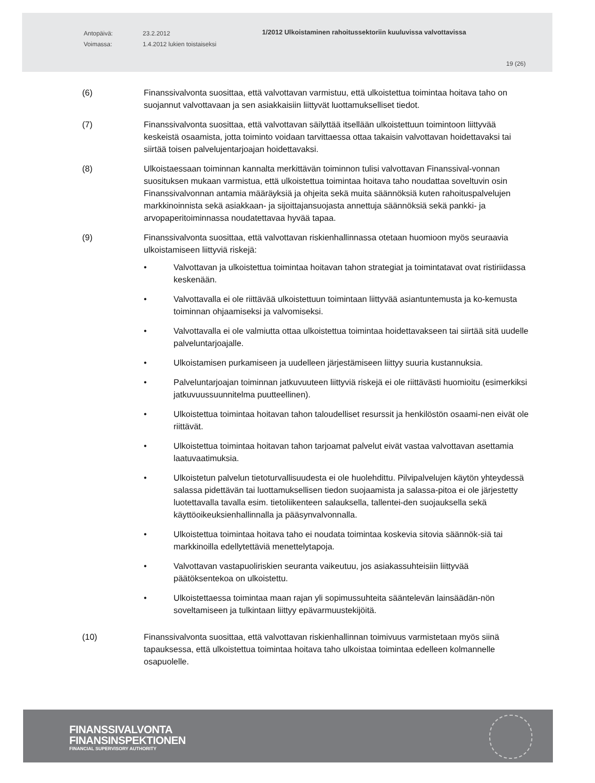Antopäivä:
Voimassa:
23.2.2012
1.4.2012 lukien toistaiseksi
1/2012 Ulkoistaminen rahoitussektoriin kuuluvissa valvottavissa
19 (26)
(6) Finanssivalvonta suosittaa, että valvottavan varmistuu, että ulkoistettua toimintaa hoitava taho on suojannut valvottavaan ja sen asiakkaisiin liittyvät luottamukselliset tiedot.
(7) Finanssivalvonta suosittaa, että valvottavan säilyttää itsellään ulkoistettuun toimintoon liittyvää keskeistä osaamista, jotta toiminto voidaan tarvittaessa ottaa takaisin valvottavan hoidettavaksi tai siirtää toisen palvelujentarjoajan hoidettavaksi.
(8) Ulkoistaessaan toiminnan kannalta merkittävän toiminnon tulisi valvottavan Finanssival-vonnan suosituksen mukaan varmistua, että ulkoistettua toimintaa hoitava taho noudattaa soveltuvin osin Finanssivalvonnan antamia määräyksiä ja ohjeita sekä muita säännöksiä kuten rahoituspalvelujen markkinoinnista sekä asiakkaan- ja sijoittajansuojasta annettuja säännöksiä sekä pankki- ja arvopaperitoiminnassa noudatettavaa hyvää tapaa.
(9) Finanssivalvonta suosittaa, että valvottavan riskienhallinnassa otetaan huomioon myös seuraavia ulkoistamiseen liittyviä riskejä:
• Valvottavan ja ulkoistettua toimintaa hoitavan tahon strategiat ja toimintatavat ovat ristiriidassa keskenään.
• Valvottavalla ei ole riittävää ulkoistettuun toimintaan liittyvää asiantuntemusta ja ko-kemusta toiminnan ohjaamiseksi ja valvomiseksi.
• Valvottavalla ei ole valmiutta ottaa ulkoistettua toimintaa hoidettavakseen tai siirtää sitä uudelle palveluntarjoajalle.
• Ulkoistamisen purkamiseen ja uudelleen järjestämiseen liittyy suuria kustannuksia.
• Palveluntarjoajan toiminnan jatkuvuuteen liittyviä riskejä ei ole riittävästi huomioitu (esimerkiksi jatkuvuussuunnitelma puutteellinen).
• Ulkoistettua toimintaa hoitavan tahon taloudelliset resurssit ja henkilöstön osaami-nen eivät ole riittävät.
• Ulkoistettua toimintaa hoitavan tahon tarjoamat palvelut eivät vastaa valvottavan asettamia laatuvaatimuksia.
• Ulkoistetun palvelun tietoturvallisuudesta ei ole huolehdittu. Pilvipalvelujen käytön yhteydessä salassa pidettävän tai luottamuksellisen tiedon suojaamista ja salassa-pitoa ei ole järjestetty luotettavalla tavalla esim. tietoliikenteen salauksella, tallentei-den suojauksella sekä käyttöoikeuksienhallinnalla ja pääsynvalvonnalla.
• Ulkoistettua toimintaa hoitava taho ei noudata toimintaa koskevia sitovia säännök-siä tai markkinoilla edellytettäviä menettelytapoja.
• Valvottavan vastapuoliriskien seuranta vaikeutuu, jos asiakassuhteisiin liittyvää päätöksentekoa on ulkoistettu.
• Ulkoistettaessa toimintaa maan rajan yli sopimussuhteita sääntelevän lainsäädän-nön soveltamiseen ja tulkintaan liittyy epävarmuustekijöitä.
(10) Finanssivalvonta suosittaa, että valvottavan riskienhallinnan toimivuus varmistetaan myös siinä tapauksessa, että ulkoistettua toimintaa hoitava taho ulkoistaa toimintaa edelleen kolmannelle osapuolelle.
FINANSSIVALVONTA
FINANSINSPEKTIONEN
FINANCIAL SUPERVISORY AUTHORITY